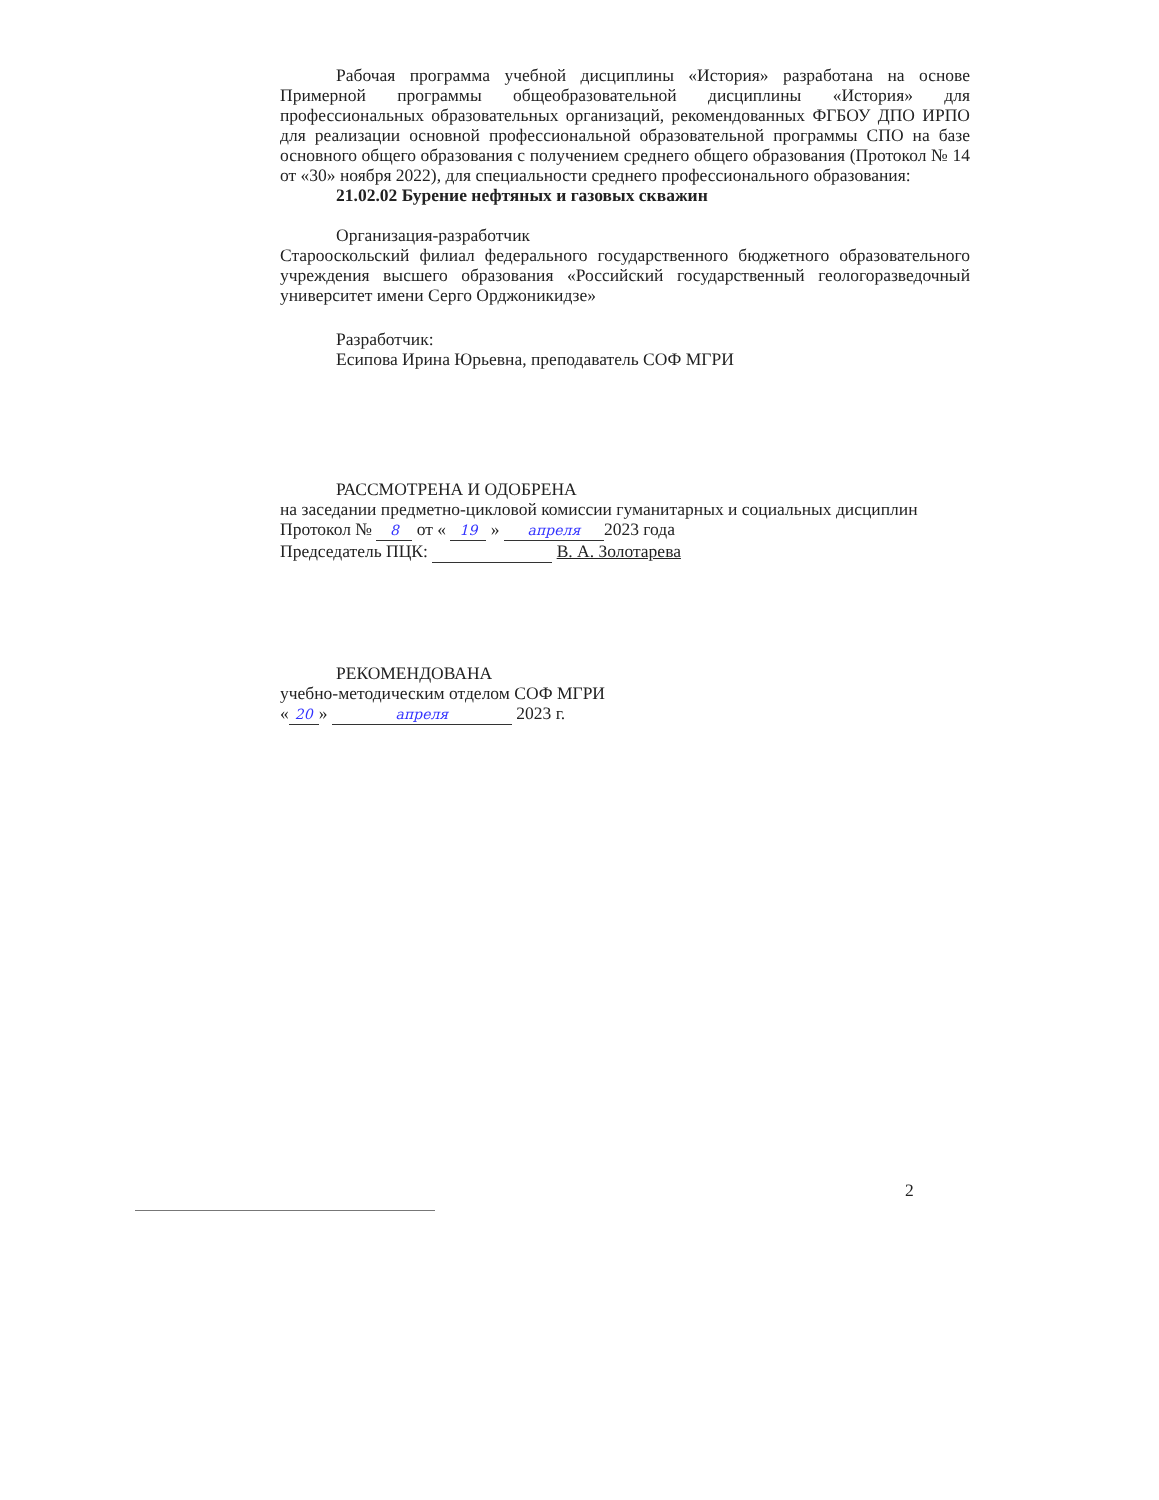Рабочая программа учебной дисциплины «История» разработана на основе Примерной программы общеобразовательной дисциплины «История» для профессиональных образовательных организаций, рекомендованных ФГБОУ ДПО ИРПО для реализации основной профессиональной образовательной программы СПО на базе основного общего образования с получением среднего общего образования (Протокол № 14 от «30» ноября 2022), для специальности среднего профессионального образования:
21.02.02 Бурение нефтяных и газовых скважин
Организация-разработчик
Старооскольский филиал федерального государственного бюджетного образовательного учреждения высшего образования «Российский государственный геологоразведочный университет имени Серго Орджоникидзе»
Разработчик:
Есипова Ирина Юрьевна, преподаватель СОФ МГРИ
РАССМОТРЕНА И ОДОБРЕНА
на заседании предметно-цикловой комиссии гуманитарных и социальных дисциплин
Протокол № 8 от « 19 » апреля 2023 года
Председатель ПЦК: В. А. Золотарева
РЕКОМЕНДОВАНА
учебно-методическим отделом СОФ МГРИ
« 20 » апреля 2023 г.
2